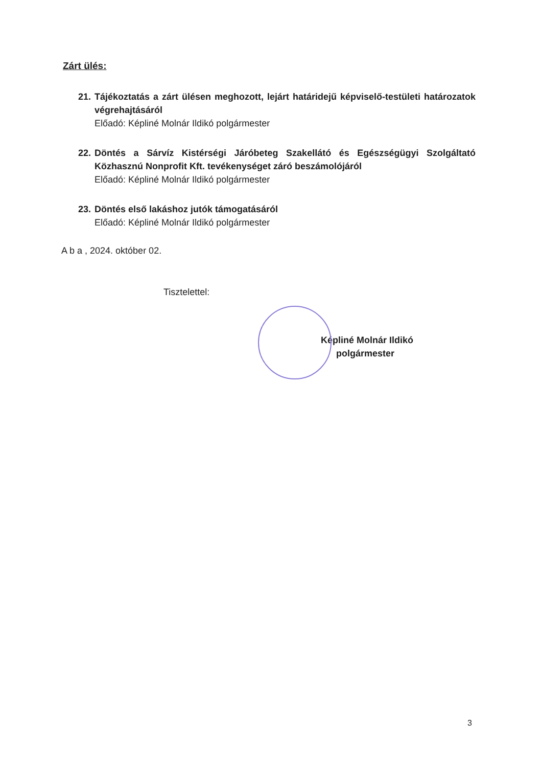Zárt ülés:
21.
Tájékoztatás a zárt ülésen meghozott, lejárt határidejű képviselő-testületi határozatok végrehajtásáról
Előadó: Képliné Molnár Ildikó polgármester
22.
Döntés a Sárvíz Kistérségi Járóbeteg Szakellátó és Egészségügyi Szolgáltató Közhasznú Nonprofit Kft. tevékenységet záró beszámolójáról
Előadó: Képliné Molnár Ildikó polgármester
23.
Döntés első lakáshoz jutók támogatásáról
Előadó: Képliné Molnár Ildikó polgármester
A b a , 2024. október 02.
Tisztelettel:
Képliné Molnár Ildikó
polgármester
3